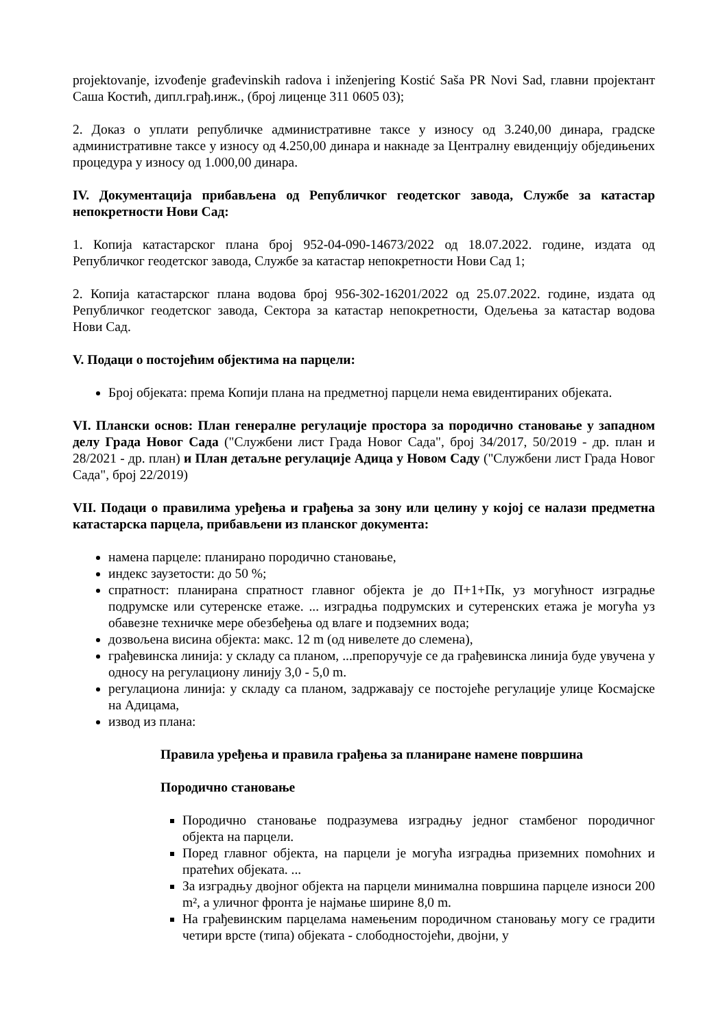projektovanje, izvođenje građevinskih radova i inženjering Kostić Saša PR Novi Sad, главни пројектант Саша Костић, дипл.грађ.инж., (број лиценце 311 0605 03);
2. Доказ о уплати републичке административне таксе у износу од 3.240,00 динара, градске административне таксе у износу од 4.250,00 динара и накнаде за Централну евиденцију обједињених процедура у износу од 1.000,00 динара.
IV. Документација прибављена од Републичког геодетског завода, Службе за катастар непокретности Нови Сад:
1. Копија катастарског плана број 952-04-090-14673/2022 од 18.07.2022. године, издата од Републичког геодетског завода, Службе за катастар непокретности Нови Сад 1;
2. Копија катастарског плана водова број 956-302-16201/2022 од 25.07.2022. године, издата од Републичког геодетског завода, Сектора за катастар непокретности, Одељења за катастар водова Нови Сад.
V. Подаци о постојећим објектима на парцели:
Број објеката: према Копији плана на предметној парцели нема евидентираних објеката.
VI. Плански основ: План генералне регулације простора за породично становање у западном делу Града Новог Сада ("Службени лист Града Новог Сада", број 34/2017, 50/2019 - др. план и 28/2021 - др. план) и План детаљне регулације Адица у Новом Саду ("Службени лист Града Новог Сада", број 22/2019)
VII. Подаци о правилима уређења и грађења за зону или целину у којој се налази предметна катастарска парцела, прибављени из планског документа:
намена парцеле: планирано породично становање,
индекс заузетости: до 50 %;
спратност: планирана спратност главног објекта је до П+1+Пк, уз могућност изградње подрумске или сутеренске етаже. ... изградња подрумских и сутеренских етажа је могућа уз обавезне техничке мере обезбеђења од влаге и подземних вода;
дозвољена висина објекта: макс. 12 m (од нивелете до слемена),
грађевинска линија: у складу са планом, ...препоручује се да грађевинска линија буде увучена у односу на регулациону линију 3,0 - 5,0 m.
регулациона линија: у складу са планом, задржавају се постојеће регулације улице Космајске на Адицама,
извод из плана:
Правила уређења и правила грађења за планиране намене површина
Породично становање
Породично становање подразумева изградњу једног стамбеног породичног објекта на парцели.
Поред главног објекта, на парцели је могућа изградња приземних помоћних и пратећих објеката. ...
За изградњу двојног објекта на парцели минимална површина парцеле износи 200 m², а уличног фронта је најмање ширине 8,0 m.
На грађевинским парцелама намењеним породичном становању могу се градити четири врсте (типа) објеката - слободностојећи, двојни, у